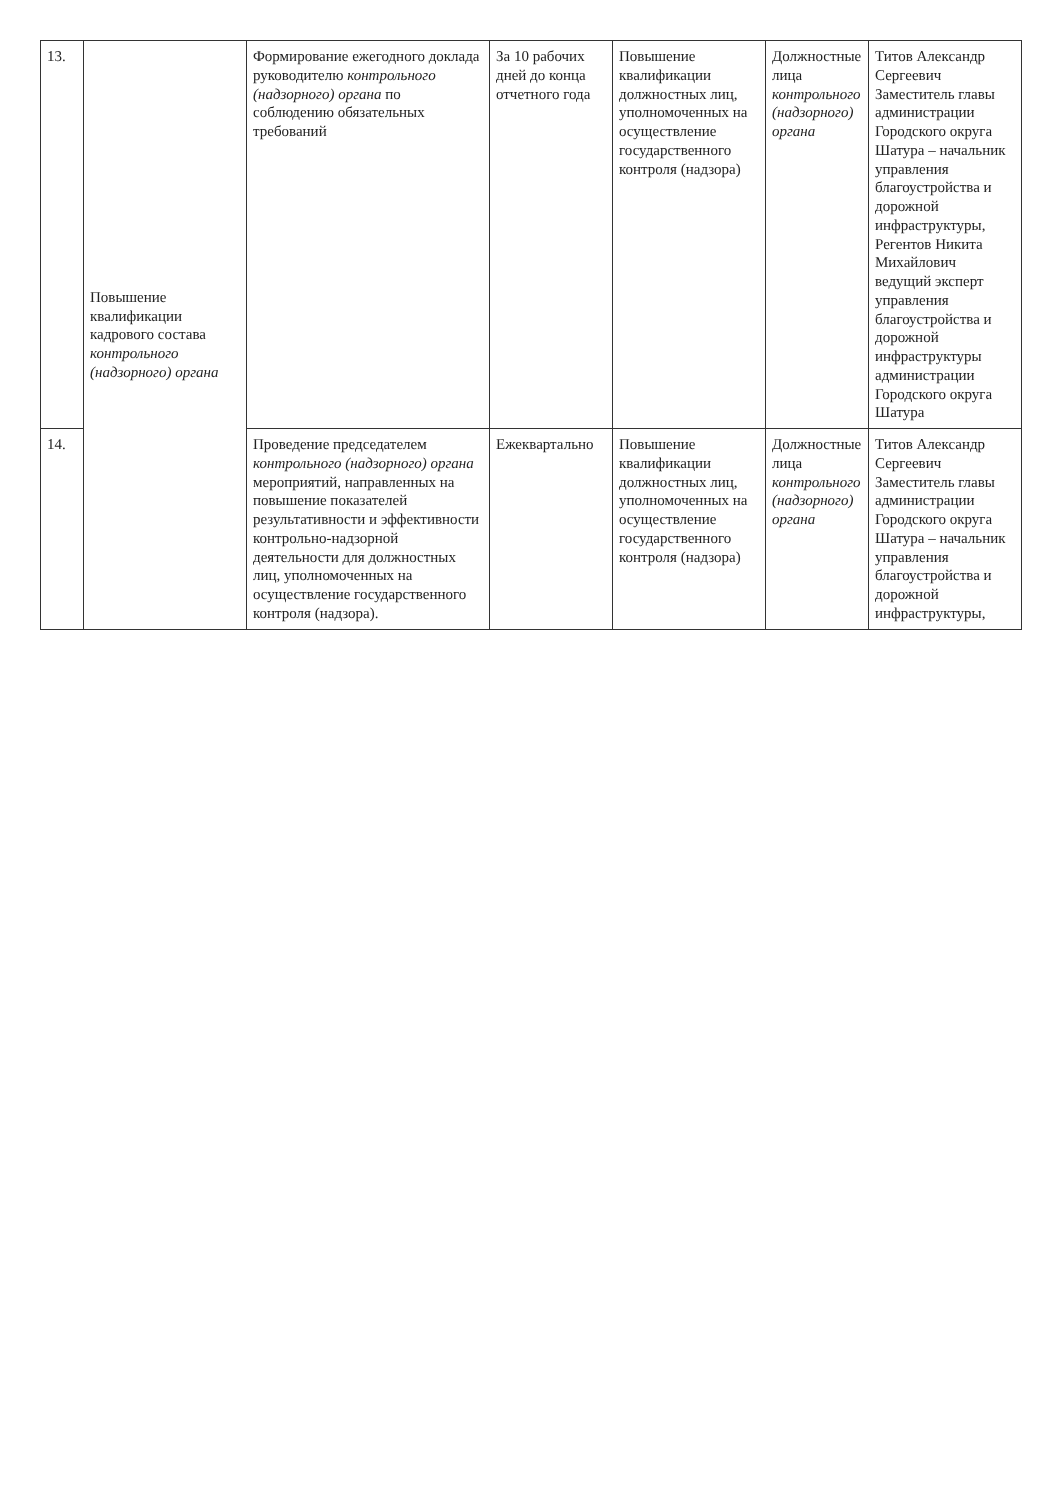| 13. | Повышение квалификации кадрового состава контрольного (надзорного) органа | Формирование ежегодного доклада руководителю контрольного (надзорного) органа по соблюдению обязательных требований | За 10 рабочих дней до конца отчетного года | Повышение квалификации должностных лиц, уполномоченных на осуществление государственного контроля (надзора) | Должностные лица контрольного (надзорного) органа | Титов Александр Сергеевич Заместитель главы администрации Городского округа Шатура – начальник управления благоустройства и дорожной инфраструктуры, Регентов Никита Михайлович ведущий эксперт управления благоустройства и дорожной инфраструктуры администрации Городского округа Шатура |
| 14. | | Проведение председателем контрольного (надзорного) органа мероприятий, направленных на повышение показателей результативности и эффективности контрольно-надзорной деятельности для должностных лиц, уполномоченных на осуществление государственного контроля (надзора). | Ежеквартально | Повышение квалификации должностных лиц, уполномоченных на осуществление государственного контроля (надзора) | Должностные лица контрольного (надзорного) органа | Титов Александр Сергеевич Заместитель главы администрации Городского округа Шатура – начальник управления благоустройства и дорожной инфраструктуры, |